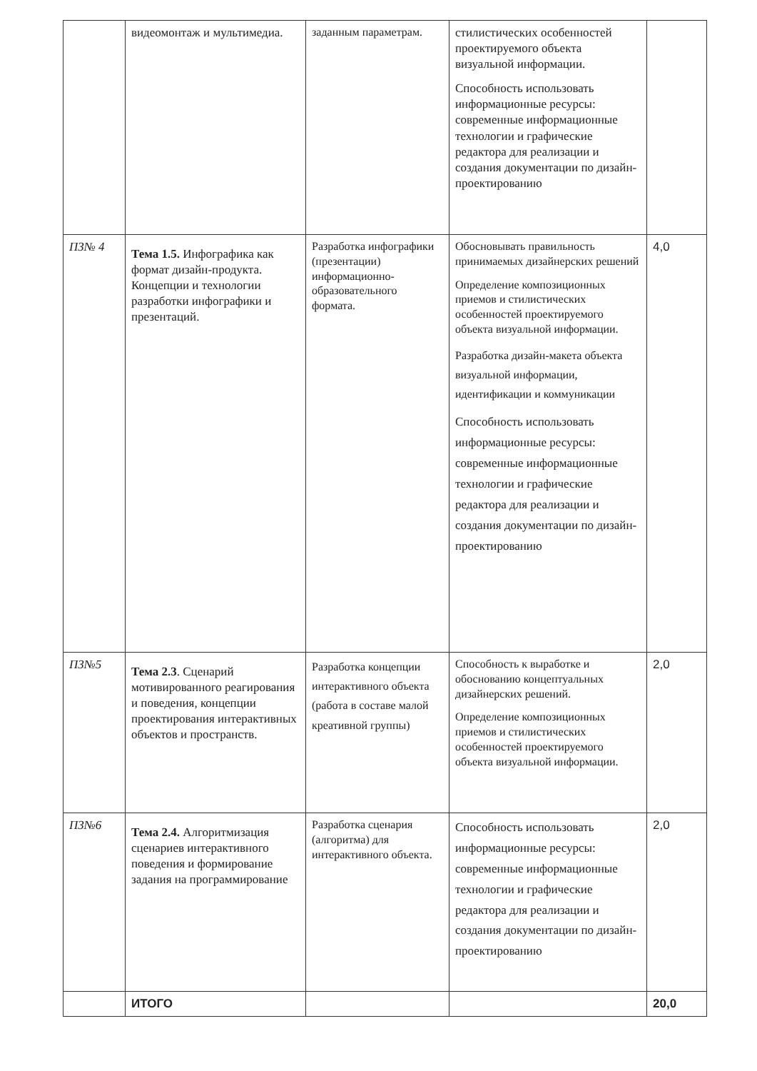| | видеомонтаж и мультимедиа. | заданным параметрам. | стилистических особенностей проектируемого объекта визуальной информации. Способность использовать информационные ресурсы: современные информационные технологии и графические редактора для реализации и создания документации по дизайн-проектированию | |
| ПЗ№ 4 | Тема 1.5. Инфографика как формат дизайн-продукта. Концепции и технологии разработки инфографики и презентаций. | Разработка инфографики (презентации) информационно-образовательного формата. | Обосновывать правильность принимаемых дизайнерских решений Определение композиционных приемов и стилистических особенностей проектируемого объекта визуальной информации. Разработка дизайн-макета объекта визуальной информации, идентификации и коммуникации Способность использовать информационные ресурсы: современные информационные технологии и графические редактора для реализации и создания документации по дизайн-проектированию | 4,0 |
| ПЗ№5 | Тема 2.3 . Сценарий мотивированного реагирования и поведения, концепции проектирования интерактивных объектов и пространств. | Разработка концепции интерактивного объекта (работа в составе малой креативной группы) | Способность к выработке и обоснованию концептуальных дизайнерских решений. Определение композиционных приемов и стилистических особенностей проектируемого объекта визуальной информации. | 2,0 |
| ПЗ№6 | Тема 2.4. Алгоритмизация сценариев интерактивного поведения и формирование задания на программирование | Разработка сценария (алгоритма) для интерактивного объекта. | Способность использовать информационные ресурсы: современные информационные технологии и графические редактора для реализации и создания документации по дизайн-проектированию | 2,0 |
| | ИТОГО | | | 20,0 |